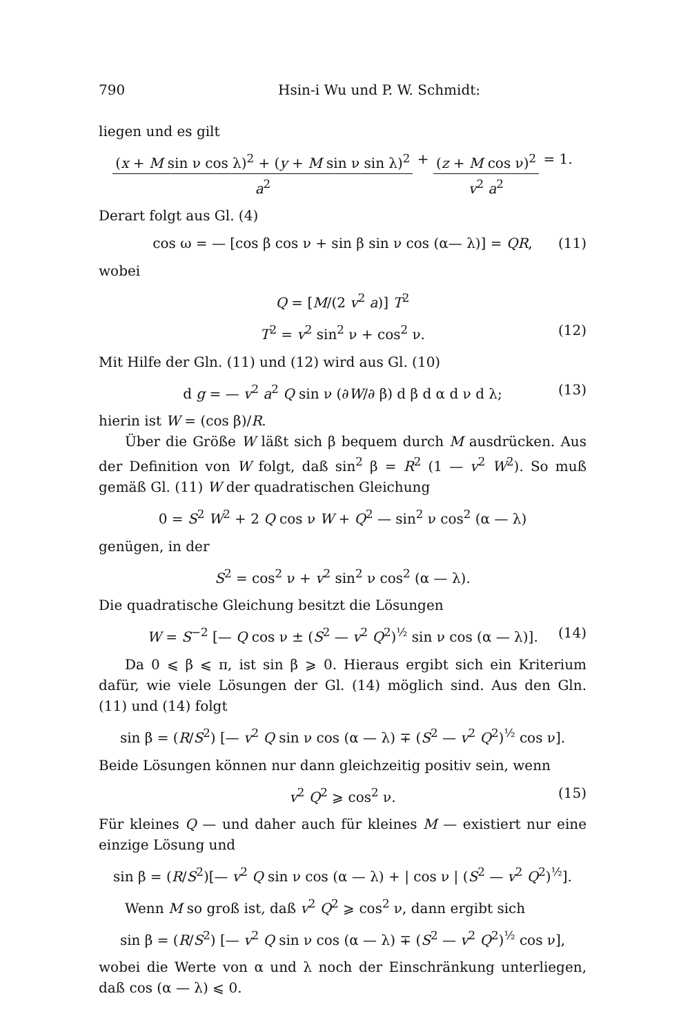790 Hsin-i Wu und P. W. Schmidt:
liegen und es gilt
(x + M sin ν cos λ)<sup>2</sup> + (y + M sin ν sin λ)<sup>2</sup> a<sup>2</sup> + (z + M cos ν)<sup>2</sup> v<sup>2</sup> a<sup>2</sup> = 1.
Derart folgt aus Gl. (4)
cos ω = — [cos β cos ν + sin β sin ν cos (α— λ)] = QR, (11)
wobei
Q = [M/(2 v<sup>2</sup> a)] T<sup>2</sup>
T<sup>2</sup> = v<sup>2</sup> sin<sup>2</sup> ν + cos<sup>2</sup> ν. (12)
Mit Hilfe der Gln. (11) und (12) wird aus Gl. (10)
d g = — v<sup>2</sup> a<sup>2</sup> Q sin ν (∂W/∂ β) d β d α d ν d λ; (13)
hierin ist W = (cos β)/R.
Über die Größe W läßt sich β bequem durch M ausdrücken. Aus der Definition von W folgt, daß sin<sup>2</sup> β = R<sup>2</sup> (1 — v<sup>2</sup> W<sup>2</sup>). So muß gemäß Gl. (11) W der quadratischen Gleichung
0 = S<sup>2</sup> W<sup>2</sup> + 2 Q cos ν W + Q<sup>2</sup> — sin<sup>2</sup> ν cos<sup>2</sup> (α — λ)
genügen, in der
S<sup>2</sup> = cos<sup>2</sup> ν + v<sup>2</sup> sin<sup>2</sup> ν cos<sup>2</sup> (α — λ).
Die quadratische Gleichung besitzt die Lösungen
W = S<sup>−2</sup> [— Q cos ν ± (S<sup>2</sup> — v<sup>2</sup> Q<sup>2</sup>)<sup>½</sup> sin ν cos (α — λ)]. (14)
Da 0 ⩽ β ⩽ π, ist sin β ⩾ 0. Hieraus ergibt sich ein Kriterium dafür, wie viele Lösungen der Gl. (14) möglich sind. Aus den Gln. (11) und (14) folgt
sin β = (R/S<sup>2</sup>) [— v<sup>2</sup> Q sin ν cos (α — λ) ∓ (S<sup>2</sup> — v<sup>2</sup> Q<sup>2</sup>)<sup>½</sup> cos ν].
Beide Lösungen können nur dann gleichzeitig positiv sein, wenn
v<sup>2</sup> Q<sup>2</sup> ⩾ cos<sup>2</sup> ν. (15)
Für kleines Q — und daher auch für kleines M — existiert nur eine einzige Lösung und
sin β = (R/S<sup>2</sup>)[— v<sup>2</sup> Q sin ν cos (α — λ) + | cos ν | (S<sup>2</sup> — v<sup>2</sup> Q<sup>2</sup>)<sup>½</sup>].
Wenn M so groß ist, daß v<sup>2</sup> Q<sup>2</sup> ⩾ cos<sup>2</sup> ν, dann ergibt sich
sin β = (R/S<sup>2</sup>) [— v<sup>2</sup> Q sin ν cos (α — λ) ∓ (S<sup>2</sup> — v<sup>2</sup> Q<sup>2</sup>)<sup>½</sup> cos ν],
wobei die Werte von α und λ noch der Einschränkung unterliegen, daß cos (α — λ) ⩽ 0.